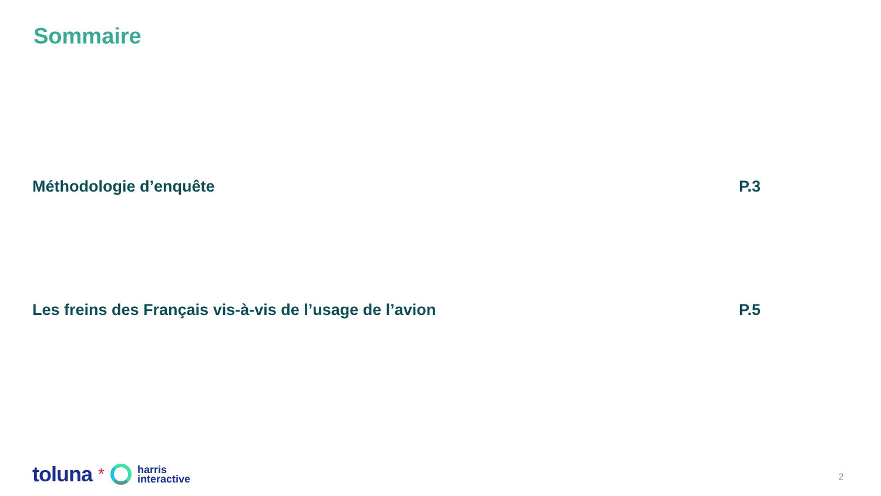Sommaire
Méthodologie d’enquête P.3
Les freins des Français vis-à-vis de l’usage de l’avion P.5
toluna *
harris
interactive
2